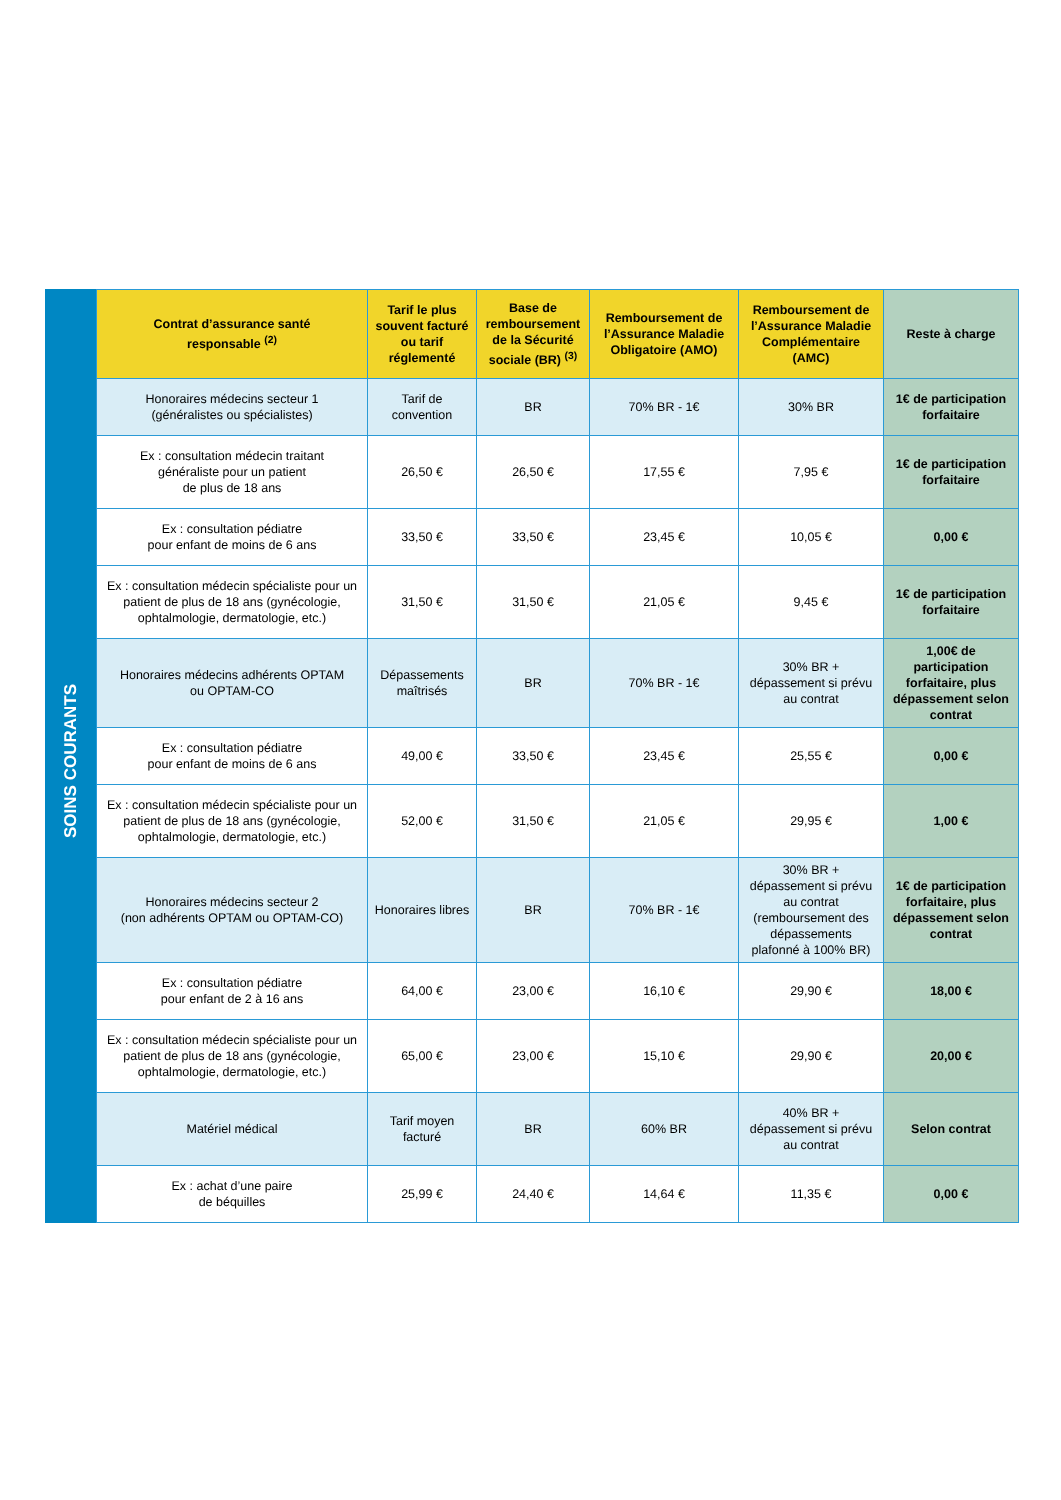SOINS COURANTS
| Contrat d’assurance santé responsable <sup>(2)</sup> | Tarif le plus souvent facturé ou tarif réglementé | Base de remboursement de la Sécurité sociale (BR) <sup>(3)</sup> | Remboursement de l’Assurance Maladie Obligatoire (AMO) | Remboursement de l’Assurance Maladie Complémentaire (AMC) | Reste à charge |
| --- | --- | --- | --- | --- | --- |
| Honoraires médecins secteur 1 (généralistes ou spécialistes) | Tarif de convention | BR | 70% BR - 1€ | 30% BR | 1€ de participation forfaitaire |
| Ex : consultation médecin traitant généraliste pour un patient de plus de 18 ans | 26,50 € | 26,50 € | 17,55 € | 7,95 € | 1€ de participation forfaitaire |
| Ex : consultation pédiatre pour enfant de moins de 6 ans | 33,50 € | 33,50 € | 23,45 € | 10,05 € | 0,00 € |
| Ex : consultation médecin spécialiste pour un patient de plus de 18 ans (gynécologie, ophtalmologie, dermatologie, etc.) | 31,50 € | 31,50 € | 21,05 € | 9,45 € | 1€ de participation forfaitaire |
| Honoraires médecins adhérents OPTAM ou OPTAM-CO | Dépassements maîtrisés | BR | 70% BR - 1€ | 30% BR + dépassement si prévu au contrat | 1,00€ de participation forfaitaire, plus dépassement selon contrat |
| Ex : consultation pédiatre pour enfant de moins de 6 ans | 49,00 € | 33,50 € | 23,45 € | 25,55 € | 0,00 € |
| Ex : consultation médecin spécialiste pour un patient de plus de 18 ans (gynécologie, ophtalmologie, dermatologie, etc.) | 52,00 € | 31,50 € | 21,05 € | 29,95 € | 1,00 € |
| Honoraires médecins secteur 2 (non adhérents OPTAM ou OPTAM-CO) | Honoraires libres | BR | 70% BR - 1€ | 30% BR + dépassement si prévu au contrat (remboursement des dépassements plafonné à 100% BR) | 1€ de participation forfaitaire, plus dépassement selon contrat |
| Ex : consultation pédiatre pour enfant de 2 à 16 ans | 64,00 € | 23,00 € | 16,10 € | 29,90 € | 18,00 € |
| Ex : consultation médecin spécialiste pour un patient de plus de 18 ans (gynécologie, ophtalmologie, dermatologie, etc.) | 65,00 € | 23,00 € | 15,10 € | 29,90 € | 20,00 € |
| Matériel médical | Tarif moyen facturé | BR | 60% BR | 40% BR + dépassement si prévu au contrat | Selon contrat |
| Ex : achat d’une paire de béquilles | 25,99 € | 24,40 € | 14,64 € | 11,35 € | 0,00 € |